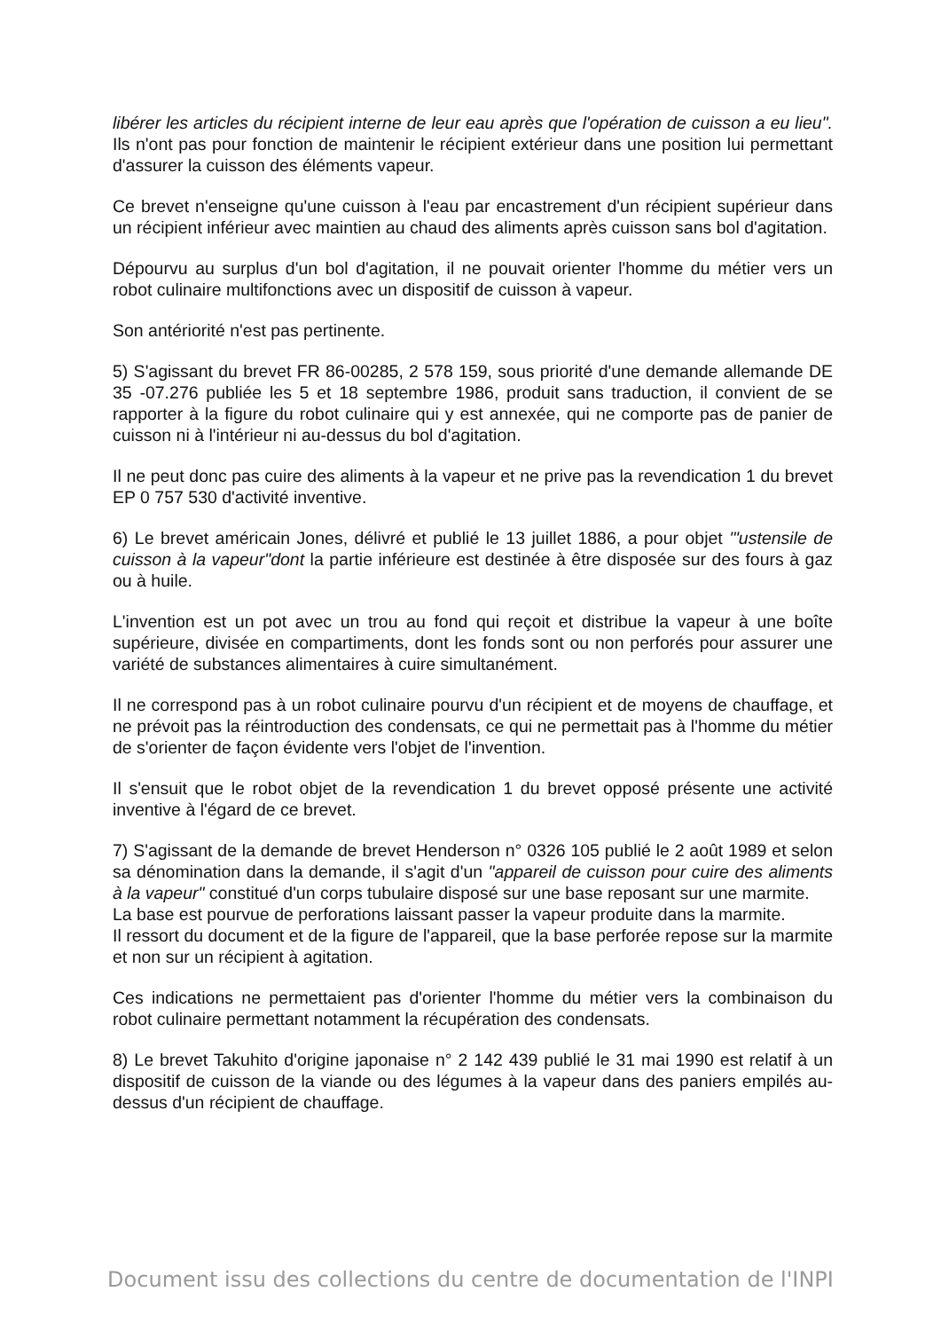libérer les articles du récipient interne de leur eau après que l'opération de cuisson a eu lieu". Ils n'ont pas pour fonction de maintenir le récipient extérieur dans une position lui permettant d'assurer la cuisson des éléments vapeur.
Ce brevet n'enseigne qu'une cuisson à l'eau par encastrement d'un récipient supérieur dans un récipient inférieur avec maintien au chaud des aliments après cuisson sans bol d'agitation.
Dépourvu au surplus d'un bol d'agitation, il ne pouvait orienter l'homme du métier vers un robot culinaire multifonctions avec un dispositif de cuisson à vapeur.
Son antériorité n'est pas pertinente.
5) S'agissant du brevet FR 86-00285, 2 578 159, sous priorité d'une demande allemande DE 35 -07.276 publiée les 5 et 18 septembre 1986, produit sans traduction, il convient de se rapporter à la figure du robot culinaire qui y est annexée, qui ne comporte pas de panier de cuisson ni à l'intérieur ni au-dessus du bol d'agitation.
Il ne peut donc pas cuire des aliments à la vapeur et ne prive pas la revendication 1 du brevet EP 0 757 530 d'activité inventive.
6) Le brevet américain Jones, délivré et publié le 13 juillet 1886, a pour objet '"ustensile de cuisson à la vapeur"dont la partie inférieure est destinée à être disposée sur des fours à gaz ou à huile.
L'invention est un pot avec un trou au fond qui reçoit et distribue la vapeur à une boîte supérieure, divisée en compartiments, dont les fonds sont ou non perforés pour assurer une variété de substances alimentaires à cuire simultanément.
Il ne correspond pas à un robot culinaire pourvu d'un récipient et de moyens de chauffage, et ne prévoit pas la réintroduction des condensats, ce qui ne permettait pas à l'homme du métier de s'orienter de façon évidente vers l'objet de l'invention.
Il s'ensuit que le robot objet de la revendication 1 du brevet opposé présente une activité inventive à l'égard de ce brevet.
7) S'agissant de la demande de brevet Henderson n° 0326 105 publié le 2 août 1989 et selon sa dénomination dans la demande, il s'agit d'un "appareil de cuisson pour cuire des aliments à la vapeur" constitué d'un corps tubulaire disposé sur une base reposant sur une marmite.
La base est pourvue de perforations laissant passer la vapeur produite dans la marmite.
Il ressort du document et de la figure de l'appareil, que la base perforée repose sur la marmite et non sur un récipient à agitation.
Ces indications ne permettaient pas d'orienter l'homme du métier vers la combinaison du robot culinaire permettant notamment la récupération des condensats.
8) Le brevet Takuhito d'origine japonaise n° 2 142 439 publié le 31 mai 1990 est relatif à un dispositif de cuisson de la viande ou des légumes à la vapeur dans des paniers empilés au-dessus d'un récipient de chauffage.
Document issu des collections du centre de documentation de l'INPI